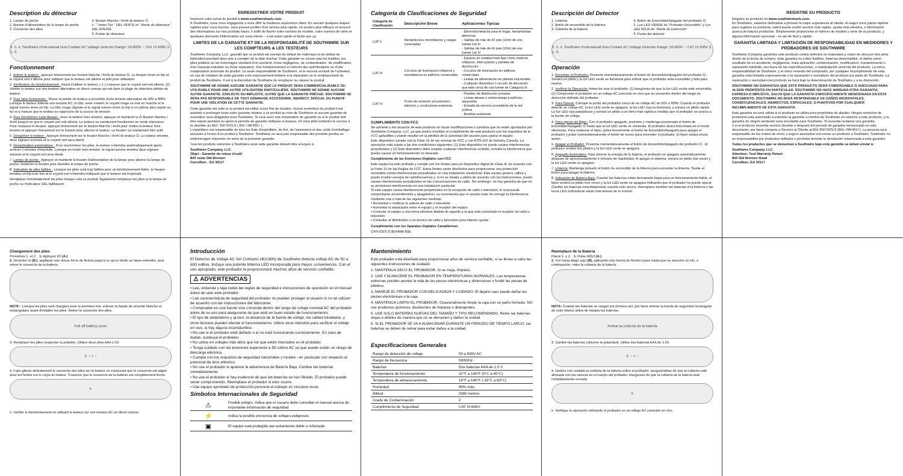Description du détecteur
1. Lampe de poche
2. Bouton d'alimentation de la lampe de poche
3. Couvercle des piles
4. Bouton Marche / Arrêt du testeur ⏻
5. " Tester Sur " DEL VERTE et " Alerte du détecteur" DEL ROUGE
6. Pointe du détecteur
6. 5. 4. Southwire Professional Non-Contact AC Voltage Detector Range: 50-600V ~ CAT IV 600V 2. 1. 3.
Fonctionnement
1. Activer le testeur : appuyer brièvement sur bouton Marche / Arrêt du testeur ⏻. Le beeper émet un bip et le voyant vert s'allume pour indiquer que le testeur est allumé et prêt pour utilisation.
2. Vérification du fonctionnement : Avant d'utiliser le testeur, ( 1 ) s'assurer que le voyant vert est allumé, (2) Vérifier le testeur sur une tension alternative en direct connue qui est dans la plage de détection définie du testeur.
3. Pour faire fonctionner : Placer la pointe du testeur à proximité d'une tension alternative de 50V à 600V. Lorsque le testeur détecte une tension AC, la DEL verte s'éteint, le voyant rouge se met en marche et le signal sonore émet un bip. La DEL rouge clignote et le signal sonore émet un bip à un rythme plus rapide au fur et à mesure que le testeur se rapproche de la source de tension.
4. Pour fonctionner sans Beeper : Avec le testeur hors tension, appuyer et maintenir le ⏻ Bouton Marche / Arrêt jusqu'à ce que le voyant vert soit allumé. Le testeur va maintenant fonctionner en mode silencieux. Pour restaurer le beeper, appuyer brièvement sur le bouton Marche / Arrêt pour mettre le testeur hors tension et appuyer brièvement sur le bouton pour allumer le testeur. Le beeper va maintenant être actif.
5. Désactiver le testeur : Appuyer brièvement sur le bouton Marche / Arrêt du testeur ⏻. Le testeur émettra deux signaux sonores et le voyant vert sera éteint.
6. Désactivation automatique : Pour économiser les piles, le testeur s'éteindra automatiquement après environ 5 minutes d'inactivité. Lorsque en mode hors tension, le signal sonore émettra deux signaux sonores et le voyant vert sera éteint.
7. Lampe de poche : Appuyer et maintenir le bouton d'alimentation de la lampe pour allumer la lampe de poche. Relâcher le bouton pour éteindre la lampe de poche.
8. Indication de piles faibles : Lorsque les piles sont trop faibles pour un fonctionnement fiable, le beeper émettra un bip trois fois et le voyant vert s'éteindra indiquant que le testeur est inopérant.
Remplacer immédiatement les piles lorsque cela se produit. Également remplacer les piles si la lampe de poche ou l'indicateur DEL faiblissent.
ENREGISTRER VOTRE PRODUIT
Inscrivez votre achat du produit à www.southwiretools.com.
À Southwire, nous nous engageons à vous offrir la meilleure expérience client. En suivant quelques étapes rapides pour vous inscrire, vous pouvez profiter d'un service plus rapide, un soutien plus efficace et recevoir des informations sur nos produits futurs. Il suffit de fournir votre numéro de modèle, votre numéro de série et quelques éléments d'information sur vous-même – c'est aussi rapide et facile que ça.
LIMITES DE LA GARANTIE ET DE LA RESPONSABILITÉ DE SOUTHWIRE SUR LES COMPTEURS & LES TESTEURS
Southwire Company, LLC. garantit que ce produit est exempt de défaut de matériaux et de défaut de fabrication pendant deux ans à compter de la date d'achat. Cette garantie ne couvre pas les fusibles, les piles jetables ou les dommages résultant d'un accident, d'une négligence, de contamination, de modification, d'un mauvais entretien ou d'une réparation, d'un fonctionnement en dehors des spécifications ou d'une manipulation anormale du produit. La seule responsabilité de Southwire, et le recours exclusif de l'acheteur, en cas de violation de cette garantie sont expressément limitées à la réparation ou le remplacement du produit de Southwire. Il est à la discrétion de Southwire de remplacer ou réparer le produit.
SOUTHWIRE NE DONNE AUCUNE GARANTIE QUE LE PRODUIT SERA COMMERCIALISABLE OU UTILISABLE POUR UNE AUTRE UTILISATION PARTICULIÈRE. SOUTHWIRE NE DONNE AUCUNE AUTRE GARANTIE, EXPLICITE OU IMPLICITE, AUTRE QUE LA GARANTIE PRÉVUE. SOUTHWIRE NE SERA PAS RESPONSABLE DE TOUT DOMMAGE ACCESSOIRE, INDIRECT, SPÉCIAL OU PUNITIF POUR UNE VIOLATION DE CETTE GARANTIE.
Cette garantie est nulle si ce produit est utilisé à des fins de location. Aucun revendeur de produit n'est autorisé à prolonger toute autre garantie relative à ce produit au nom de Southwire et aucune garantie de revendeur sera obligatoire pour Southwire. Si vous avez une réclamation de garantie ou si le produit doit être réparé pendant ou après la période de garantie indiquée ci-dessus, s'il vous plaît contacter le service à la clientèle au 855- SWTOOLS ( 855-798-6657 ).
L'expéditeur est responsable de tous les frais d'expédition, du fret, de l'assurance et des coûts d'emballage associés à l'envoi d'un produit à Southwire. Southwire ne sera pas responsable des produits perdus ou endommagés retournés en vertu de la présente garantie.
Tous les produits retournés à Southwire sous cette garantie doivent être envoyés à:
Southwire Company, LLC.
Objet : Garantie du retour d'outil
840 route Old Bremen
Carrollton , GA 30117
Categoría de Clasificaciones de Seguridad
| Categoría de Clasificación | Descripción Breve | Aplicaciones Típicas |
| --- | --- | --- |
| CAT II | Receptáculos monofásicos y cargas conectadas | - Electrodomésticos para el hogar, herramientas eléctricas - Salidas de más de 30 pies (10m) de una fuente Cat III - Salidas de más de 60 pies (20m) de una fuente Cat IV |
| CAT III | Circuitos de iluminación trifásicos y monofásicos en edificios comerciales | - Equipos en instalaciones fijas como motores trifásicos, interruptores y paneles de distribución - Circuitos de iluminación en edificios comerciales - Líneas de alimentación en plantas industriales - Cualquier dispositivo o circuito de derivación que esté cerca de una fuente de Categoría III |
| CAT IV | Punto de conexión al suministro eléctrico y conductores exteriores | - Paneles de distribución primaria - Líneas aéreas o subterráneas a edificios separados - Entrada de servicio procedente de la red pública - Bombas exteriores |
CUMPLIMIENTO CON FCC
Se advierte a los usuarios de este producto no hacer modificaciones o cambios que no estén aprobados por Southwire Company, LLC, ya que podría invalidar el cumplimiento de este producto con los requisitos de la FCC aplicables y puede resultar en la pérdida de la autoridad del usuario para operar el equipo.
Este dispositivo cumple con la Parte 15 de las normas de FCC y con RSS-210 de Industry Canada. La operación está sujeta a las dos condiciones siguientes: (1) Este dispositivo no puede causar interferencias perjudiciales y (2) Este dispositivo debe aceptar cualquier interferencia recibida, incluida la interferencia que pueda causar un funcionamiento no deseado.
Cumplimiento de las Emisiones Digitales con FCC
Este equipo ha sido probado y cumple con los límites para un dispositivo digital de Clase B, de acuerdo con la Parte 15 de las Reglas de FCC. Estos límites están diseñados para proporcionar una protección razonable contra interferencias perjudiciales en una instalación residencial. Este equipo genera, utiliza y puede irradiar energía de radiofrecuencia y, si no se instala y utiliza de acuerdo con las instrucciones, puede causar interferencias perjudiciales en las comunicaciones de radio. Sin embargo, no hay garantía de que no se produzcan interferencias en una instalación particular.
Si este equipo causa interferencias perjudiciales en la recepción de radio o televisión, lo cual puede comprobarse encendiéndolo y apagándolo, se recomienda que el usuario trate de corregir la interferencia mediante una o más de las siguientes medidas:
• Reorientar o reubicar la antena de radio o televisión.
• Aumentar la separación entre el equipo y el receptor del equipo.
• Conectar el equipo a una toma eléctrica distinta de aquella a la que está conectado el receptor de radio o televisión.
• Consultar al distribuidor o un técnico de radio y televisión para obtener ayuda.
Cumplimiento con los Aparatos Digitales Canadienses
CAN ICES-3 (B)/NMB-3(B)
Descripción del Detector
1. Linterna
2. Botón de encendido de la linterna
3. Cubierta de la batería
4. Botón de Encendido/Apagado del probador ⏻
5. Luz LED VERDE de "Probador Encendido" y Luz LED ROJA de "Alerta de Detección"
6. Punta del detector
6. 5. 4. Southwire Professional Non-Contact AC Voltage Detector Range: 50-600V ~ CAT IV 600V 2. 1. 3.
Operación
1. Encender el Probador: Presione momentáneamente el botón de Encendido/Apagado del probador ⏻ . Sonará un pitido y la luz LED verde se iluminará para indicar que el probador está encendido y listo para usarse.
2. Verificar la Operación: Antes de usar el probador, (1) Asegúrese de que la luz LED verde esté encendida, (2) Compruebe el probador en un voltaje AC conocido en vivo que se encuentre dentro del rango de detección definida del probador.
3. Para Operar: Coloque la punta del probador cerca de un voltaje AC de 50V a 600V. Cuando el probador detecte un voltaje AC, la luz LED verde se apagará, la luz LED roja se iluminará, y sonará un pitido rápido. La luz LED roja parpadeará y sonará un pitido a un ritmo más rápido a medida que el probador se acerca a la fuente de voltaje.
4. Para operar sin Biper: Con el probador apagado, presione y mantenga presionado el botón de Encendido/Apagado ⏻ hasta que la luz LED verde se encienda. El probador ahora funcionará en el modo silencioso. Para restaurar el biper, pulse brevemente el botón de Encendido/Apagado para apagar el probador y pulse momentáneamente el botón de nuevo para encender el probador. El biper estará ahora activo.
5. Apagar el Probador: Presione momentáneamente el botón de Encendido/Apagado del probador ⏻ . El probador emitirá dos pitidos y la luz LED verde se apagará.
6. Apagado Automático: Para ahorrar la energía de la batería, el probador se apagará automáticamente después de aproximadamente 5 minutos de inactividad. Al apagar el sistema, sonará un pitido dos veces y la luz LED verde se apagará.
7. Linterna: Mantenga pulsado el botón de encendido de la linterna para encender la linterna. Suelte el botón para apagar la linterna.
8. Indicación de Batería Baja: Cuando las baterías están demasiado bajas para un funcionamiento fiable, el biper emitirá un pitido tres veces y la luz LED verde se apagará indicando que el probador no puede operar. Cambie las baterías inmediatamente cuando esto ocurra. Reemplace también las baterías si la linterna o las luces LED indicadoras están más tenues de lo normal.
REGISTRE SU PRODUCTO
Registre su producto en www.southwiretools.com.
En Southwire, estamos dedicados a proveer la mejor experiencia al cliente. Al seguir unos pasos rápidos para registrar su producto, usted puede recibir servicio más rápido, ayuda más efectiva, e información acerca de futuros productos. Simplemente proporcione el número de modelo y serie de su producto, y alguna información personal – es así de fácil y rápido.
GARANTÍA LIMITADA Y LIMITACIÓN DE RESPONSABILIDAD EN MEDIDORES Y PROBADORES DE SOUTHWIRE
Southwire Company garantiza este producto contra defectos en materiales y mano de obra por dos años desde de la fecha de compra. Esta garantía no cubre fusibles, baterías desechables, ni daños como resultado de un accidente, negligencia, mala aplicación, contaminación, modificación, mantenimiento o reparación indebida, uso fuera de las especificaciones, o manipulación anormal del producto. La única responsabilidad de Southwire, y el único remedio del comprador, por cualquier incumplimiento de esta garantía está limitada expresamente a la reparación o reemplazo del producto por parte de Southwire. La reparación o reemplazo del producto se hará bajo la determinación de Southwire y a su discreción.
SOUTHWIRE NO GARANTIZA QUE ESTE PRODUCTO SERÁ COMERCIABLE O ADECUADO PARA ALGÚN PROPÓSITO EN PARTICULAR. SOUTHWIRE NO HACE NINGUNA OTRA GARANTÍA, EXPRESA O IMPLÍCITA, SALVO QUE LA GARANTÍA ESPECÍFICAMENTE MENCIONADA EN ESTE DOCUMENTO. SOUTHWIRE NO SERÁ RESPONSABLE DE DAÑOS INCIDENTALES, CONSECUENCIALES, INDIRECTOS, ESPECIALES, O PUNITIVOS POR CUALQUIER INCUMPLIMIENTO DE ESTA GARANTÍA.
Esta garantía no será válida si el producto se utiliza para propósitos de alquiler. Ningún vendedor de productos está autorizado a extender la garantía a nombre de Southwire en relación a este producto, y la garantía de ningún vendedor será vinculante para Southwire. Si necesita reclamar una garantía,
o si el producto necesita servicio durante o después del periodo de garantía mencionado en este documento, por favor contacte a Servicio al Cliente at 855-SWTOOLS (855-798-6657). La persona será responsable de los costos de envío y seguro asociados con enviar un producto a Southwire. Southwire no se responsabiliza por productos dañados o perdidos durante la devolución relacionada a esta garantía.
Todos los productos que se devuelvan a Southwire bajo esta garantía se deben enviar a:
Southwire Company, LLC.
Attention: Tool Warranty Return
840 Old Bremen Road
Carrollton, GA 30117
Changement des piles
Procédure 1. et 2. 1. Appuyez ICI (A.)
2. Déroulez ici (B.), appliquer une douce force de flexion jusqu'à ce qu'un déclic se fasse entendre, puis retirer le couvercle de la batterie.
NOTE : Lorsque les piles sont chargées pour la première fois, enlever la bande de sécurité blanche et rectangulaire avant d'installer les piles. Retirer le couvercle des piles.
Pull off battery cover
3. Remplacer les piles (respecter la polarité). Utiliser deux piles AAA 1.5V.
3. − + −
4. Faire glisser délicatement le couvercle des piles sur le testeur en s'assurant que le couvercle est aligné avec les fentes sur le corps du testeur. S'assurer que le couvercle de la batterie est complètement fermé.
4.
5. Vérifier le fonctionnement en utilisant le testeur sur une tension AC en direct connue.
Introducción
El Detector de Voltaje AC Sin Contacto (40136N) de Southwire detecta voltaje AC de 50 a 600 voltios. Incluye una potente linterna LED incorporada para mayor conveniencia. Con el uso apropiado, este probador le proporcionará muchos años de servicio confiable.
⚠ ADVERTENCIAS
• Lea, entienda y siga todas las reglas de seguridad e instrucciones de operación en el manual antes de usar este probador.
• Las características de seguridad del probador no pueden proteger al usuario si no se utilizan de acuerdo con las instrucciones del fabricante.
• Compruebe en una fuente viva conocida dentro del rango de voltaje nominal AC del probador antes de su uso para asegurarse de que está en buen estado de funcionamiento.
• El tipo de aislamiento y grosor, la distancia de la fuente de voltaje, los cables blindados, y otros factores pueden afectar el funcionamiento. Utilice otros métodos para verificar el voltaje en vivo, si hay alguna incertidumbre.
• No use si el probador está dañado o si no está funcionando correctamente. En caso de dudas, sustituya el probador.
• No utilice en voltajes más altos que los que están marcados en el probador.
• Tenga cuidado con las tensiones superiores a 30 voltios AC ya que puede existir un riesgo de descarga eléctrica.
• Cumpla con los requisitos de seguridad nacionales y locales - en particular con respecto al potencial de arco eléctrico.
• No use el probador si aparece la advertencia de Batería Baja. Cambie las baterías inmediatamente.
• No use el probador si hay evidencia de que las baterías se han filtrado. El probador puede verse comprometido. Reemplace el probador si esto ocurre.
• Use equipo aprobado de protección personal al trabajar en circuitos vivos.
Símbolos Internacionales de Seguridad
| ⚠ | Posible peligro. Indica que el usuario debe consultar el manual acerca de importante información de seguridad |
| ⚡ | Indica la posible presencia de voltajes peligrosos |
| ▣ | El equipo está protegido por aislamiento doble o reforzado |
Mantenimiento
Este probador está diseñado para proporcionar años de servicio confiable, si se llevan a cabo las siguientes instrucciones de cuidado:
1. MANTENGA SECO EL PROBADOR. Si se moja, límpielo.
2. USE Y ALMACENE EL PROBADOR EN TEMPERATURAS NORMALES. Las temperaturas extremas pueden acortar la vida de las piezas electrónicas y distorsionar o fundir las piezas de plástico.
3. MANEJE EL PROBADOR CON DELICADEZA Y CUIDADO. El dejarlo caer puede dañar las piezas electrónicas o la caja.
4. MANTENGA LIMPIO EL PROBADOR. Ocasionalmente limpie la caja con un paño húmedo. NO use productos químicos, disolventes de limpieza o detergentes.
5. USE SOLO BATERÍAS NUEVAS DEL TAMAÑO Y TIPO RECOMENDADO. Retire las baterías viejas o débiles de manera que no se derramen y dañen la unidad.
6. SI EL PROBADOR SE VA A ALMACENAR DURANTE UN PERIODO DE TIEMPO LARGO, las baterías se deben de retirar para evitar daños a la unidad.
Especificaciones Generales
| Rango de detección de voltaje | 50 a 600V AC |
| Rango de frecuencia | 50/60Hz |
| Baterías | Dos baterías AAA de 1.5 V |
| Temperatura de funcionamiento | 32°F a 104°F (0°C a 40°C) |
| Temperatura de almacenamiento | 14°F a 140°F (-10°C a 60°C) |
| Humedad | 80% máx. |
| Altitud | 2000 metros |
| Grado de Contaminación | 2 |
| Cumplimiento de Seguridad | CAT IV-600V |
Reemplazo de la Batería
Pasos 1. y 2. 1. Pulse AQUÍ (A.)
2. Tire hacia abajo aquí (B), aplicando una fuerza de flexión suave hasta que se escuche un clic, a continuación, retire la cubierta de la batería.
NOTA: Cuando las baterías se cargan por primera vez, por favor elimine la banda de seguridad rectangular de color blanco antes de instalar las baterías.
Retirar la cubierta de la batería
3. Cambie las baterías (observe la polaridad). Utilice dos baterías AAA de 1.5V.
3. − + −
4. Deslice con cuidado la cubierta de la batería sobre el probador, asegurándose de que la cubierta esté alineada con las ranuras en el cuerpo del probador. Asegúrese de que la cubierta de la batería esté completamente cerrada.
4.
5. Verifique la operación utilizando el probador en un voltaje AC conocido en vivo.